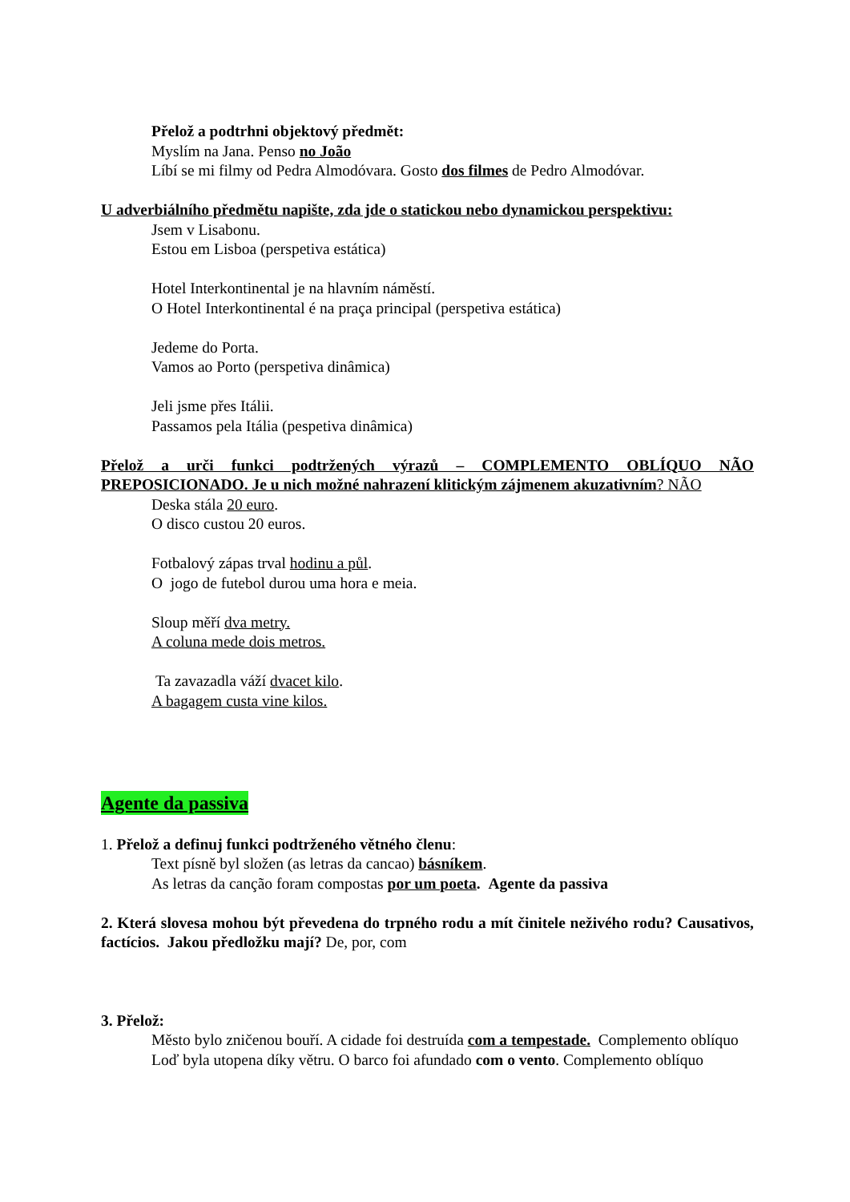Přelož a podtrhni objektový předmět:
Myslím na Jana. Penso no João
Líbí se mi filmy od Pedra Almodóvara. Gosto dos filmes de Pedro Almodóvar.
U adverbiálního předmětu napište, zda jde o statickou nebo dynamickou perspektivu:
Jsem v Lisabonu.
Estou em Lisboa (perspetiva estática)
Hotel Interkontinental je na hlavním náměstí.
O Hotel Interkontinental é na praça principal (perspetiva estática)
Jedeme do Porta.
Vamos ao Porto (perspetiva dinâmica)
Jeli jsme přes Itálii.
Passamos pela Itália (pespetiva dinâmica)
Přelož a urči funkci podtržených výrazů – COMPLEMENTO OBLÍQUO NÃO PREPOSICIONADO. Je u nich možné nahrazení klitickým zájmenem akuzativním? NÃO
Deska stála 20 euro.
O disco custou 20 euros.
Fotbalový zápas trval hodinu a půl.
O jogo de futebol durou uma hora e meia.
Sloup měří dva metry.
A coluna mede dois metros.
Ta zavazadla váží dvacet kilo.
A bagagem custa vine kilos.
Agente da passiva
1. Přelož a definuj funkci podtrženého větného členu:
Text písně byl složen (as letras da cancao) básníkem.
As letras da canção foram compostas por um poeta. Agente da passiva
2. Která slovesa mohou být převedena do trpného rodu a mít činitele neživého rodu? Causativos, factícios. Jakou předložku mají? De, por, com
3. Přelož:
Město bylo zničenou bouří. A cidade foi destruída com a tempestade. Complemento oblíquo
Loď byla utopena díky větru. O barco foi afundado com o vento. Complemento oblíquo